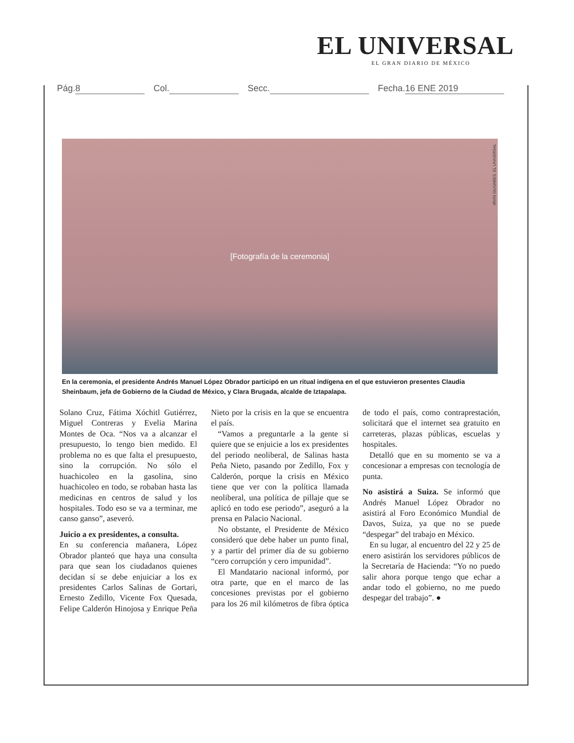EL UNIVERSAL
EL GRAN DIARIO DE MÉXICO
Pág. 8 Col. Secc. Fecha. 16 ENE 2019
[Fotografía de la ceremonia]
IRVIN OLIVARES. EL UNIVERSAL
En la ceremonia, el presidente Andrés Manuel López Obrador participó en un ritual indígena en el que estuvieron presentes Claudia Sheinbaum, jefa de Gobierno de la Ciudad de México, y Clara Brugada, alcalde de Iztapalapa.
Solano Cruz, Fátima Xóchitl Gutiérrez, Miguel Contreras y Evelia Marina Montes de Oca. “Nos va a alcanzar el presupuesto, lo tengo bien medido. El problema no es que falta el presupuesto, sino la corrupción. No sólo el huachicoleo en la gasolina, sino huachicoleo en todo, se robaban hasta las medicinas en centros de salud y los hospitales. Todo eso se va a terminar, me canso ganso”, aseveró.
Juicio a ex presidentes, a consulta.
En su conferencia mañanera, López Obrador planteó que haya una consulta para que sean los ciudadanos quienes decidan sí se debe enjuiciar a los ex presidentes Carlos Salinas de Gortari, Ernesto Zedillo, Vicente Fox Quesada, Felipe Calderón Hinojosa y Enrique Peña Nieto por la crisis en la que se encuentra el país.
“Vamos a preguntarle a la gente si quiere que se enjuicie a los ex presidentes del periodo neoliberal, de Salinas hasta Peña Nieto, pasando por Zedillo, Fox y Calderón, porque la crisis en México tiene que ver con la política llamada neoliberal, una política de pillaje que se aplicó en todo ese periodo”, aseguró a la prensa en Palacio Nacional.
No obstante, el Presidente de México consideró que debe haber un punto final, y a partir del primer día de su gobierno “cero corrupción y cero impunidad”.
El Mandatario nacional informó, por otra parte, que en el marco de las concesiones previstas por el gobierno para los 26 mil kilómetros de fibra óptica de todo el país, como contraprestación, solicitará que el internet sea gratuito en carreteras, plazas públicas, escuelas y hospitales.
Detalló que en su momento se va a concesionar a empresas con tecnología de punta.
No asistirá a Suiza. Se informó que Andrés Manuel López Obrador no asistirá al Foro Económico Mundial de Davos, Suiza, ya que no se puede “despegar” del trabajo en México.
En su lugar, al encuentro del 22 y 25 de enero asistirán los servidores públicos de la Secretaría de Hacienda: “Yo no puedo salir ahora porque tengo que echar a andar todo el gobierno, no me puedo despegar del trabajo”. ●